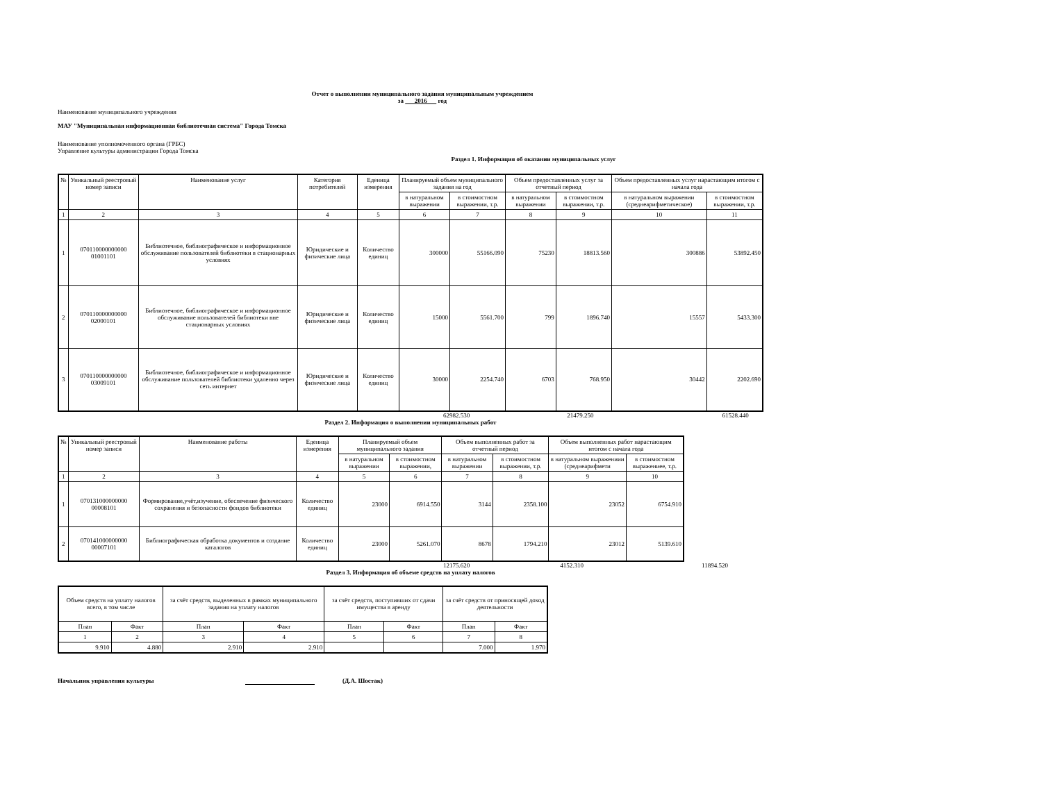Отчет о выполнении муниципального задания муниципальным учреждением
за 2016 год
Наименование муниципального учреждения
МАУ "Муниципальная информационная библиотечная система" Города Томска
Наименование уполномоченного органа (ГРБС)
Управление культуры администрации Города Томска
Раздел 1. Информация об оказании муниципальных услуг
| № | Уникальный реестровый номер записи | Наименование услуг | Категория потребителей | Еденица измерения | Планируемый объем муниципального задания на год | | Объем предоставленных услуг за отчетный период | | Объем предоставленных услуг нарастающим итогом с начала года | |
| --- | --- | --- | --- | --- | --- | --- | --- | --- | --- | --- |
| | | | | | в натуральном выражении | в стоимостном выражении, т.р. | в натуральном выражении | в стоимостном выражении, т.р. | в натуральном выражении (среднеарифметическое) | в стоимостном выражении, т.р. |
| 1 | 2 | 3 | 4 | 5 | 6 | 7 | 8 | 9 | 10 | 11 |
| 1 | 070110000000000 01001101 | Библиотечное, библиографическое и информационное обслуживание пользователей библиотеки в стационарных условиях | Юридические и физические лица | Количество единиц | 300000 | 55166.090 | 75230 | 18813.560 | 300886 | 53892.450 |
| 2 | 070110000000000 02000101 | Библиотечное, библиографическое и информационное обслуживание пользователей библиотеки вне стационарных условиях | Юридические и физические лица | Количество единиц | 15000 | 5561.700 | 799 | 1896.740 | 15557 | 5433.300 |
| 3 | 070110000000000 03009101 | Библиотечное, библиографическое и информационное обслуживание пользователей библиотеки удаленно через сеть интернет | Юридические и физические лица | Количество единиц | 30000 | 2254.740 | 6703 | 768.950 | 30442 | 2202.690 |
62982.530 21479.250 61528.440
Раздел 2. Информация о выполнении муниципальных работ
| № | Уникальный реестровый номер записи | Наименование работы | Еденица измерения | Планируемый объем муниципального задания | | Объем выполненных работ за отчетный период | | Объем выполненных работ нарастающим итогом с начала года | |
| --- | --- | --- | --- | --- | --- | --- | --- | --- | --- |
| | | | | в натуральном выражении | в стоимостном выражении, | в натуральном выражении | в стоимостном выражении, т.р. | в натуральном выражениии (среднеарифмети | в стоимостном выражениее, т.р. |
| 1 | 2 | 3 | 4 | 5 | 6 | 7 | 8 | 9 | 10 |
| 1 | 070131000000000 00008101 | Формирование,учёт,изучение, обеспечение физического сохранения и безопасности фондов библиотеки | Количество единиц | 23000 | 6914.550 | 3144 | 2358.100 | 23052 | 6754.910 |
| 2 | 070141000000000 00007101 | Библиографическая обработка документов и создание каталогов | Количество единиц | 23000 | 5261.070 | 8678 | 1794.210 | 23012 | 5139.610 |
12175.620 4152.310 11894.520
Раздел 3. Информация об объеме средств на уплату налогов
| Объем средств на уплату налогов всего, в том числе | | за счёт средств, выделенных в рамках муниципального задания на уплату налогов | | за счёт средств, поступивших от сдачи имущества в аренду | | за счёт средств от приносящей доход деятельности | |
| План | Факт | План | Факт | План | Факт | План | Факт |
| 1 | 2 | 3 | 4 | 5 | 6 | 7 | 8 |
| 9.910 | 4.880 | 2.910 | 2.910 | | | 7.000 | 1.970 |
Начальник управления культуры (Д.А. Шостак)